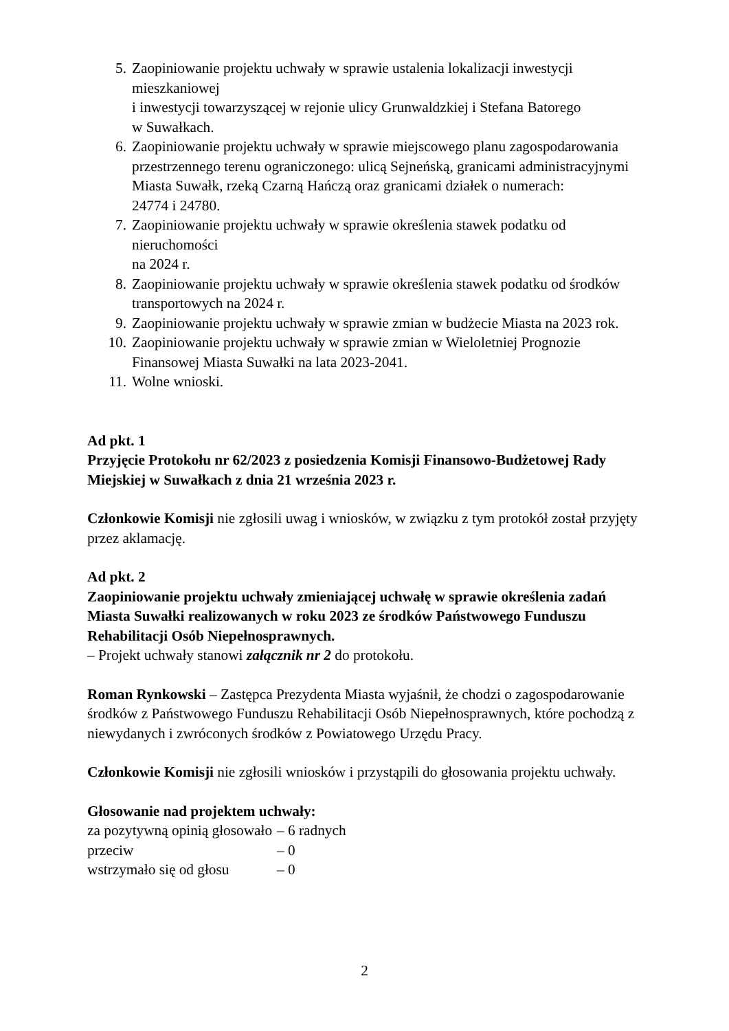5. Zaopiniowanie projektu uchwały w sprawie ustalenia lokalizacji inwestycji mieszkaniowej
i inwestycji towarzyszącej w rejonie ulicy Grunwaldzkiej i Stefana Batorego
w Suwałkach.
6. Zaopiniowanie projektu uchwały w sprawie miejscowego planu zagospodarowania przestrzennego terenu ograniczonego: ulicą Sejneńską, granicami administracyjnymi Miasta Suwałk, rzeką Czarną Hańczą oraz granicami działek o numerach:
24774 i 24780.
7. Zaopiniowanie projektu uchwały w sprawie określenia stawek podatku od nieruchomości
na 2024 r.
8. Zaopiniowanie projektu uchwały w sprawie określenia stawek podatku od środków transportowych na 2024 r.
9. Zaopiniowanie projektu uchwały w sprawie zmian w budżecie Miasta na 2023 rok.
10.
Zaopiniowanie projektu uchwały w sprawie zmian w Wieloletniej Prognozie Finansowej Miasta Suwałki na lata 2023-2041.
11.
Wolne wnioski.
Ad pkt. 1
Przyjęcie Protokołu nr 62/2023 z posiedzenia Komisji Finansowo-Budżetowej Rady Miejskiej w Suwałkach z dnia 21 września 2023 r.
Członkowie Komisji nie zgłosili uwag i wniosków, w związku z tym protokół został przyjęty przez aklamację.
Ad pkt. 2
Zaopiniowanie projektu uchwały zmieniającej uchwałę w sprawie określenia zadań Miasta Suwałki realizowanych w roku 2023 ze środków Państwowego Funduszu Rehabilitacji Osób Niepełnosprawnych.
– Projekt uchwały stanowi załącznik nr 2 do protokołu.
Roman Rynkowski – Zastępca Prezydenta Miasta wyjaśnił, że chodzi o zagospodarowanie środków z Państwowego Funduszu Rehabilitacji Osób Niepełnosprawnych, które pochodzą z niewydanych i zwróconych środków z Powiatowego Urzędu Pracy.
Członkowie Komisji nie zgłosili wniosków i przystąpili do głosowania projektu uchwały.
Głosowanie nad projektem uchwały:
| za pozytywną opinią głosowało | – 6 radnych |
| przeciw | – 0 |
| wstrzymało się od głosu | – 0 |
2